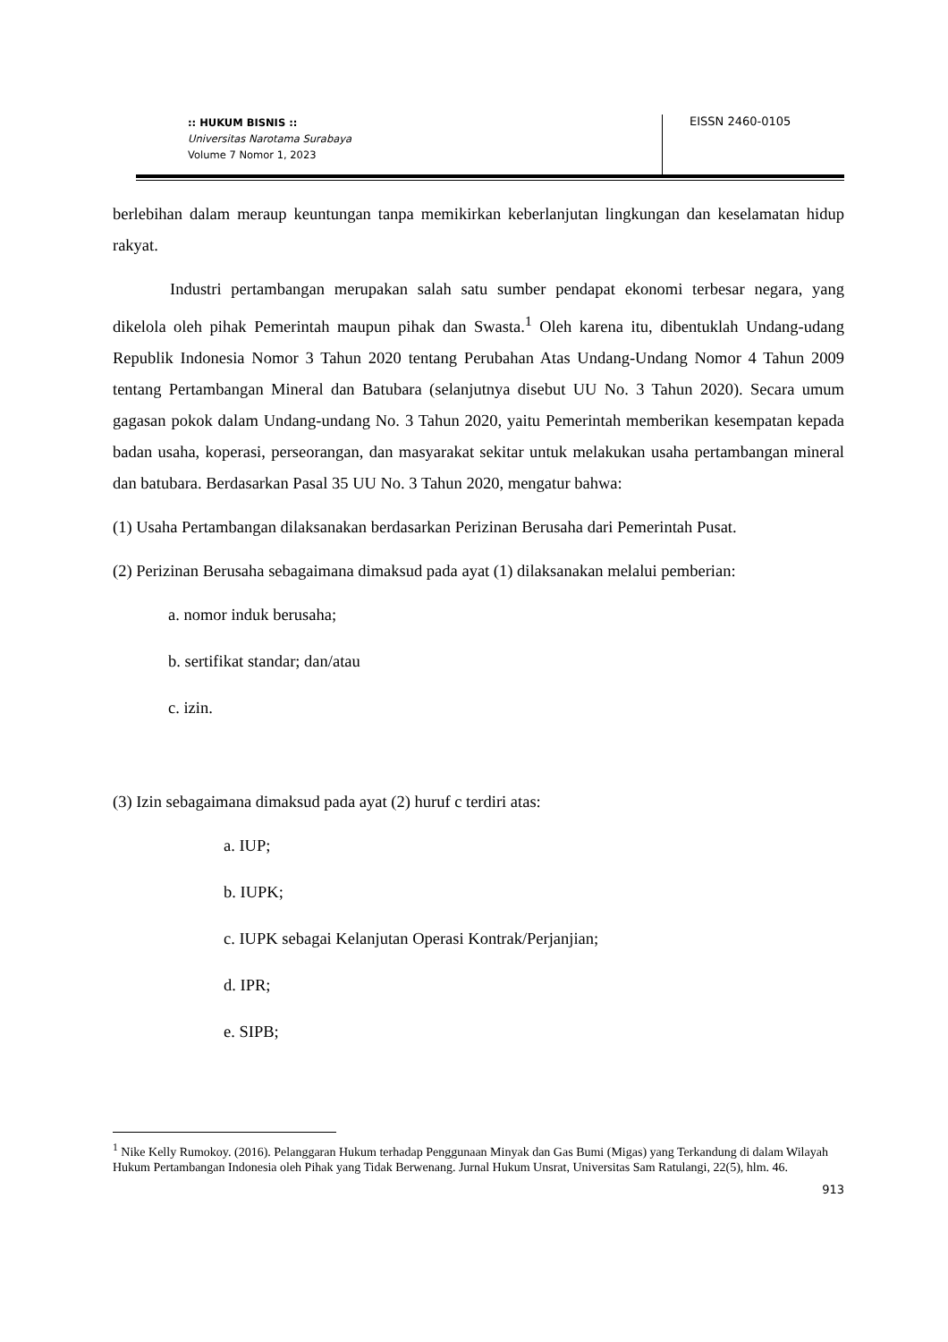:: HUKUM BISNIS ::
Universitas Narotama Surabaya
Volume 7 Nomor 1, 2023
EISSN 2460-0105
berlebihan dalam meraup keuntungan tanpa memikirkan keberlanjutan lingkungan dan keselamatan hidup rakyat.
Industri pertambangan merupakan salah satu sumber pendapat ekonomi terbesar negara, yang dikelola oleh pihak Pemerintah maupun pihak dan Swasta.<sup>1</sup> Oleh karena itu, dibentuklah Undang-udang Republik Indonesia Nomor 3 Tahun 2020 tentang Perubahan Atas Undang-Undang Nomor 4 Tahun 2009 tentang Pertambangan Mineral dan Batubara (selanjutnya disebut UU No. 3 Tahun 2020). Secara umum gagasan pokok dalam Undang-undang No. 3 Tahun 2020, yaitu Pemerintah memberikan kesempatan kepada badan usaha, koperasi, perseorangan, dan masyarakat sekitar untuk melakukan usaha pertambangan mineral dan batubara. Berdasarkan Pasal 35 UU No. 3 Tahun 2020, mengatur bahwa:
(1) Usaha Pertambangan dilaksanakan berdasarkan Perizinan Berusaha dari Pemerintah Pusat.
(2) Perizinan Berusaha sebagaimana dimaksud pada ayat (1) dilaksanakan melalui pemberian:
a. nomor induk berusaha;
b. sertifikat standar; dan/atau
c. izin.
(3) Izin sebagaimana dimaksud pada ayat (2) huruf c terdiri atas:
a. IUP;
b. IUPK;
c. IUPK sebagai Kelanjutan Operasi Kontrak/Perjanjian;
d. IPR;
e. SIPB;
<sup>1</sup> Nike Kelly Rumokoy. (2016). Pelanggaran Hukum terhadap Penggunaan Minyak dan Gas Bumi (Migas) yang Terkandung di dalam Wilayah Hukum Pertambangan Indonesia oleh Pihak yang Tidak Berwenang. Jurnal Hukum Unsrat, Universitas Sam Ratulangi, 22(5), hlm. 46.
913